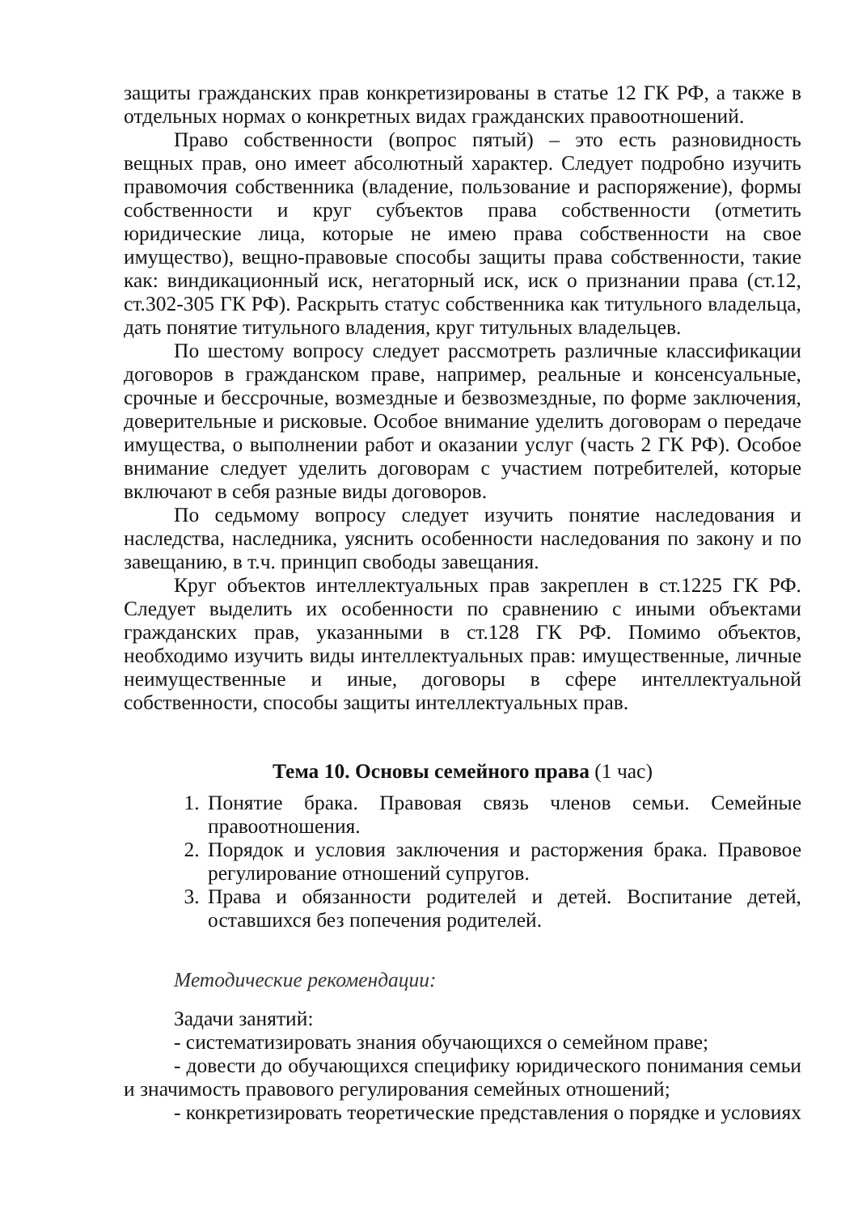защиты гражданских прав конкретизированы в статье 12 ГК РФ, а также в отдельных нормах о конкретных видах гражданских правоотношений.
Право собственности (вопрос пятый) – это есть разновидность вещных прав, оно имеет абсолютный характер. Следует подробно изучить правомочия собственника (владение, пользование и распоряжение), формы собственности и круг субъектов права собственности (отметить юридические лица, которые не имею права собственности на свое имущество), вещно-правовые способы защиты права собственности, такие как: виндикационный иск, негаторный иск, иск о признании права (ст.12, ст.302-305 ГК РФ). Раскрыть статус собственника как титульного владельца, дать понятие титульного владения, круг титульных владельцев.
По шестому вопросу следует рассмотреть различные классификации договоров в гражданском праве, например, реальные и консенсуальные, срочные и бессрочные, возмездные и безвозмездные, по форме заключения, доверительные и рисковые. Особое внимание уделить договорам о передаче имущества, о выполнении работ и оказании услуг (часть 2 ГК РФ). Особое внимание следует уделить договорам с участием потребителей, которые включают в себя разные виды договоров.
По седьмому вопросу следует изучить понятие наследования и наследства, наследника, уяснить особенности наследования по закону и по завещанию, в т.ч. принцип свободы завещания.
Круг объектов интеллектуальных прав закреплен в ст.1225 ГК РФ. Следует выделить их особенности по сравнению с иными объектами гражданских прав, указанными в ст.128 ГК РФ. Помимо объектов, необходимо изучить виды интеллектуальных прав: имущественные, личные неимущественные и иные, договоры в сфере интеллектуальной собственности, способы защиты интеллектуальных прав.
Тема 10. Основы семейного права (1 час)
1. Понятие брака. Правовая связь членов семьи. Семейные правоотношения.
2. Порядок и условия заключения и расторжения брака. Правовое регулирование отношений супругов.
3. Права и обязанности родителей и детей. Воспитание детей, оставшихся без попечения родителей.
Методические рекомендации:
Задачи занятий:
- систематизировать знания обучающихся о семейном праве;
- довести до обучающихся специфику юридического понимания семьи и значимость правового регулирования семейных отношений;
- конкретизировать теоретические представления о порядке и условиях